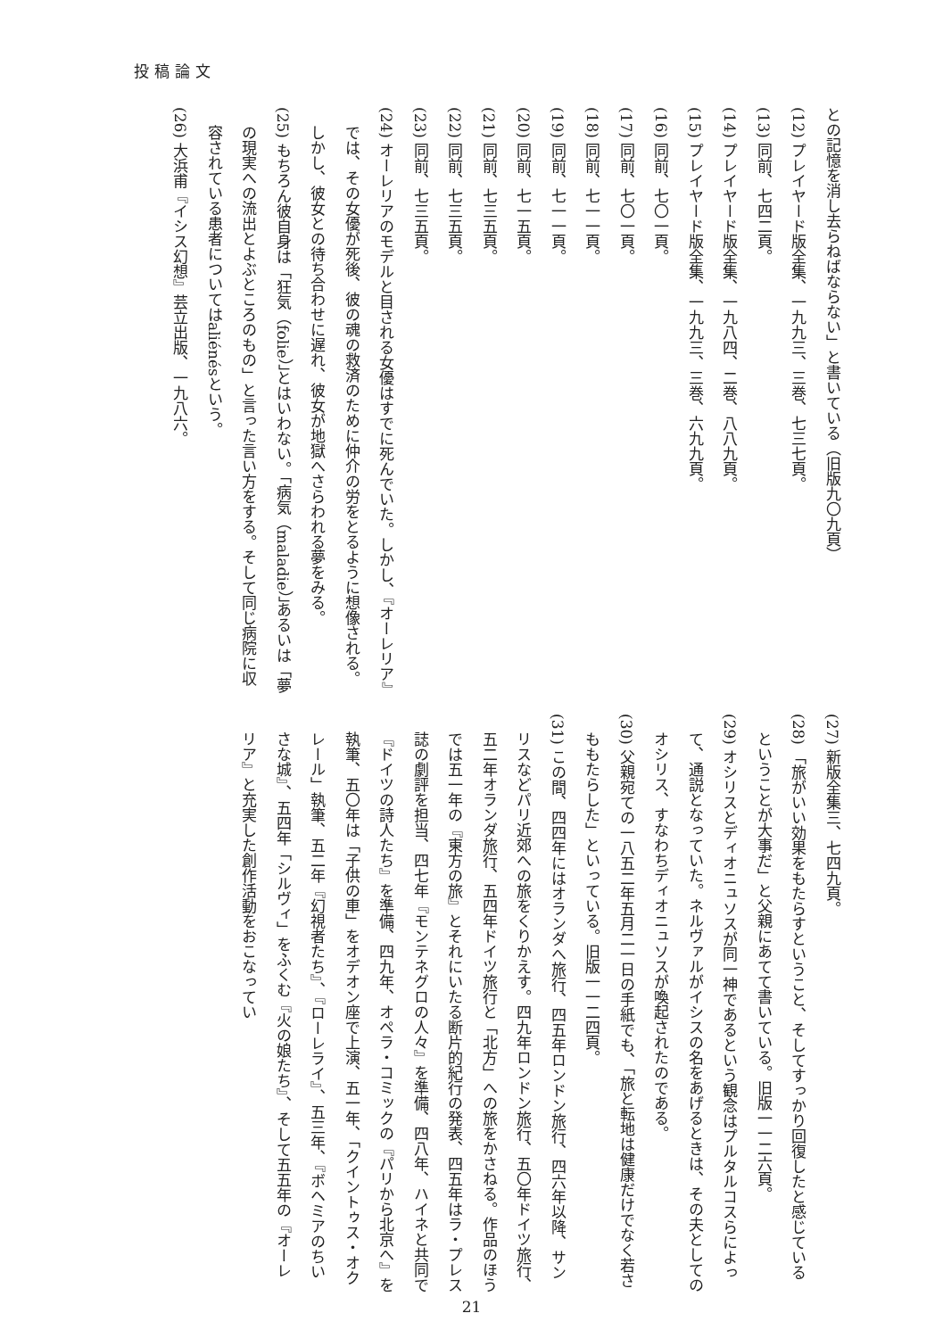投稿論文
との記憶を消し去らねばならない」と書いている（旧版九〇九頁）
(12) プレイヤード版全集、一九九三、三巻、七三七頁。
(13) 同前、七四二頁。
(14) プレイヤード版全集、一九八四、二巻、八八九頁。
(15) プレイヤード版全集、一九九三、三巻、六九九頁。
(16) 同前、七〇一頁。
(17) 同前、七〇一頁。
(18) 同前、七一一頁。
(19) 同前、七一一頁。
(20) 同前、七一五頁。
(21) 同前、七三五頁。
(22) 同前、七三五頁。
(23) 同前、七三五頁。
(24) オーレリアのモデルと目される女優はすでに死んでいた。しかし、『オーレリア』では、その女優が死後、彼の魂の救済のために仲介の労をとるように想像される。しかし、彼女との待ち合わせに遅れ、彼女が地獄へさらわれる夢をみる。
(25) もちろん彼自身は「狂気（folie）」とはいわない。「病気（maladie）」あるいは「夢の現実への流出とよぶところのもの」と言った言い方をする。そして同じ病院に収容されている患者についてはaliénésという。
(26) 大浜甫『イシス幻想』芸立出版、一九八六。
(27) 新版全集三、七四九頁。
(28) 「旅がいい効果をもたらすということ、そしてすっかり回復したと感じているということが大事だ」と父親にあてて書いている。旧版一一二六頁。
(29) オシリスとディオニュソスが同一神であるという観念はプルタルコスらによって、通説となっていた。ネルヴァルがイシスの名をあげるときは、その夫としてのオシリス、すなわちディオニュソスが喚起されたのである。
(30) 父親宛ての一八五二年五月二一日の手紙でも、「旅と転地は健康だけでなく若さももたらした」といっている。旧版一一二四頁。
(31) この間、四四年にはオランダへ旅行、四五年ロンドン旅行、四六年以降、サンリスなどパリ近郊への旅をくりかえす。四九年ロンドン旅行、五〇年ドイツ旅行、五二年オランダ旅行、五四年ドイツ旅行と「北方」への旅をかさねる。作品のほうでは五一年の『東方の旅』とそれにいたる断片的紀行の発表、四五年はラ・プレス誌の劇評を担当、四七年『モンテネグロの人々』を準備、四八年、ハイネと共同で『ドイツの詩人たち』を準備、四九年、オペラ・コミックの『パリから北京へ』を執筆、五〇年は「子供の車」をオデオン座で上演、五一年、「クイントゥス・オクレール」執筆、五二年『幻視者たち』、『ローレライ』、五三年、『ボヘミアのちいさな城』、五四年「シルヴィ」をふくむ『火の娘たち』、そして五五年の『オーレリア』と充実した創作活動をおこなってい
21